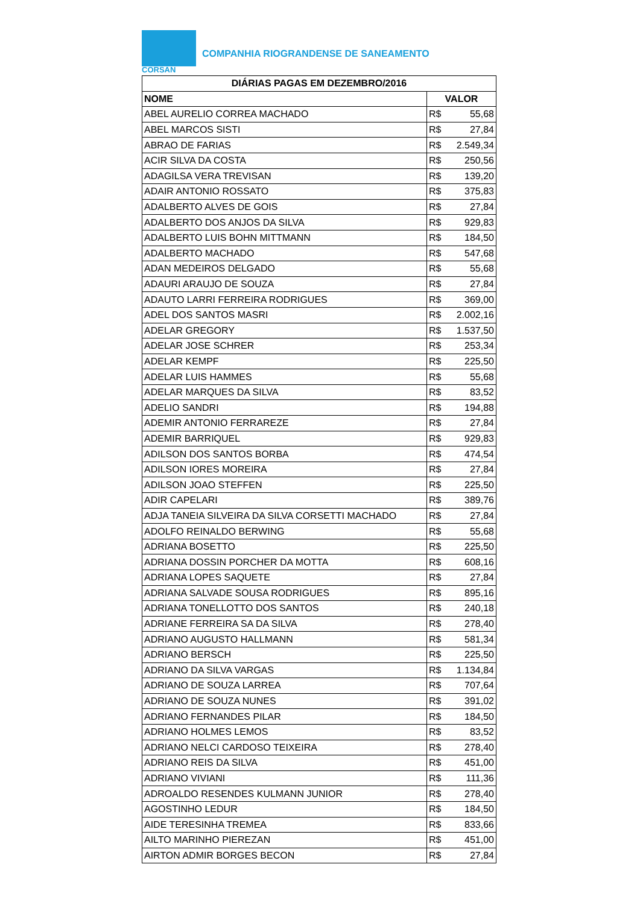COMPANHIA RIOGRANDENSE DE SANEAMENTO
CORSAN
| DIÁRIAS PAGAS EM DEZEMBRO/2016 | |
| --- | --- |
| NOME | VALOR |
| ABEL AURELIO CORREA MACHADO | R$ 55,68 |
| ABEL MARCOS SISTI | R$ 27,84 |
| ABRAO DE FARIAS | R$ 2.549,34 |
| ACIR SILVA DA COSTA | R$ 250,56 |
| ADAGILSA VERA TREVISAN | R$ 139,20 |
| ADAIR ANTONIO ROSSATO | R$ 375,83 |
| ADALBERTO ALVES DE GOIS | R$ 27,84 |
| ADALBERTO DOS ANJOS DA SILVA | R$ 929,83 |
| ADALBERTO LUIS BOHN MITTMANN | R$ 184,50 |
| ADALBERTO MACHADO | R$ 547,68 |
| ADAN MEDEIROS DELGADO | R$ 55,68 |
| ADAURI ARAUJO DE SOUZA | R$ 27,84 |
| ADAUTO LARRI FERREIRA RODRIGUES | R$ 369,00 |
| ADEL DOS SANTOS MASRI | R$ 2.002,16 |
| ADELAR GREGORY | R$ 1.537,50 |
| ADELAR JOSE SCHRER | R$ 253,34 |
| ADELAR KEMPF | R$ 225,50 |
| ADELAR LUIS HAMMES | R$ 55,68 |
| ADELAR MARQUES DA SILVA | R$ 83,52 |
| ADELIO SANDRI | R$ 194,88 |
| ADEMIR ANTONIO FERRAREZE | R$ 27,84 |
| ADEMIR BARRIQUEL | R$ 929,83 |
| ADILSON DOS SANTOS BORBA | R$ 474,54 |
| ADILSON IORES MOREIRA | R$ 27,84 |
| ADILSON JOAO STEFFEN | R$ 225,50 |
| ADIR CAPELARI | R$ 389,76 |
| ADJA TANEIA SILVEIRA DA SILVA CORSETTI MACHADO | R$ 27,84 |
| ADOLFO REINALDO BERWING | R$ 55,68 |
| ADRIANA BOSETTO | R$ 225,50 |
| ADRIANA DOSSIN PORCHER DA MOTTA | R$ 608,16 |
| ADRIANA LOPES SAQUETE | R$ 27,84 |
| ADRIANA SALVADE SOUSA RODRIGUES | R$ 895,16 |
| ADRIANA TONELLOTTO DOS SANTOS | R$ 240,18 |
| ADRIANE FERREIRA SA DA SILVA | R$ 278,40 |
| ADRIANO AUGUSTO HALLMANN | R$ 581,34 |
| ADRIANO BERSCH | R$ 225,50 |
| ADRIANO DA SILVA VARGAS | R$ 1.134,84 |
| ADRIANO DE SOUZA LARREA | R$ 707,64 |
| ADRIANO DE SOUZA NUNES | R$ 391,02 |
| ADRIANO FERNANDES PILAR | R$ 184,50 |
| ADRIANO HOLMES LEMOS | R$ 83,52 |
| ADRIANO NELCI CARDOSO TEIXEIRA | R$ 278,40 |
| ADRIANO REIS DA SILVA | R$ 451,00 |
| ADRIANO VIVIANI | R$ 111,36 |
| ADROALDO RESENDES KULMANN JUNIOR | R$ 278,40 |
| AGOSTINHO LEDUR | R$ 184,50 |
| AIDE TERESINHA TREMEA | R$ 833,66 |
| AILTO MARINHO PIEREZAN | R$ 451,00 |
| AIRTON ADMIR BORGES BECON | R$ 27,84 |